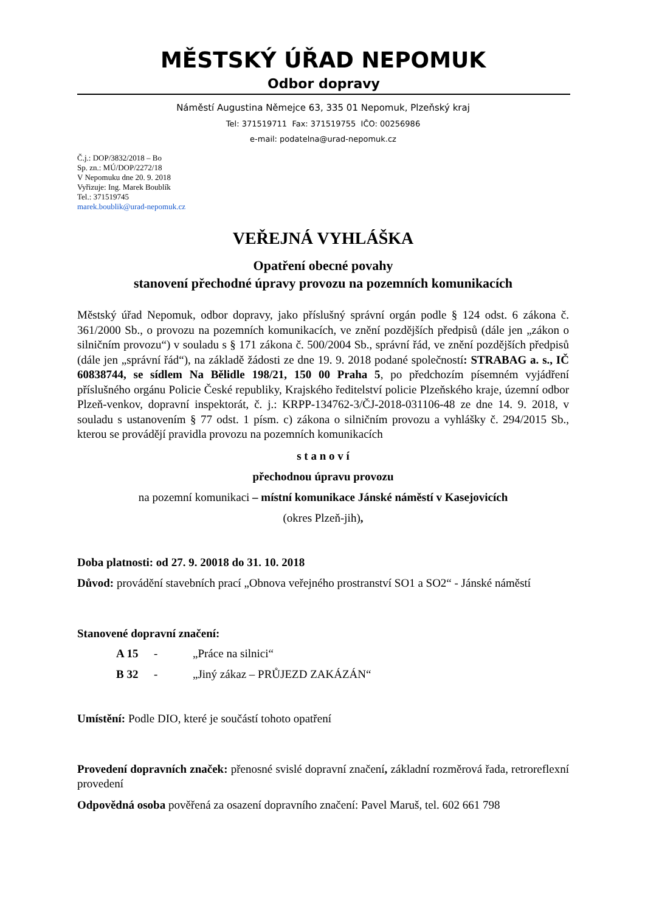MĚSTSKÝ ÚŘAD NEPOMUK
Odbor dopravy
Náměstí Augustina Němejce 63, 335 01 Nepomuk, Plzeňský kraj
Tel: 371519711 Fax: 371519755 IČO: 00256986
e-mail: podatelna@urad-nepomuk.cz
Č.j.: DOP/3832/2018 – Bo
Sp. zn.: MÚ/DOP/2272/18
V Nepomuku dne 20. 9. 2018
Vyřizuje: Ing. Marek Boublík
Tel.: 371519745
marek.boublik@urad-nepomuk.cz
VEŘEJNÁ VYHLÁŠKA
Opatření obecné povahy
stanovení přechodné úpravy provozu na pozemních komunikacích
Městský úřad Nepomuk, odbor dopravy, jako příslušný správní orgán podle § 124 odst. 6 zákona č. 361/2000 Sb., o provozu na pozemních komunikacích, ve znění pozdějších předpisů (dále jen „zákon o silničním provozu“) v souladu s § 171 zákona č. 500/2004 Sb., správní řád, ve znění pozdějších předpisů (dále jen „správní řád“), na základě žádosti ze dne 19. 9. 2018 podané společností: STRABAG a. s., IČ 60838744, se sídlem Na Bělidle 198/21, 150 00 Praha 5, po předchozím písemném vyjádření příslušného orgánu Policie České republiky, Krajského ředitelství policie Plzeňského kraje, územní odbor Plzeň-venkov, dopravní inspektorát, č. j.: KRPP-134762-3/ČJ-2018-031106-48 ze dne 14. 9. 2018, v souladu s ustanovením § 77 odst. 1 písm. c) zákona o silničním provozu a vyhlášky č. 294/2015 Sb., kterou se provádějí pravidla provozu na pozemních komunikacích
s t a n o v í
přechodnou úpravu provozu
na pozemní komunikaci – místní komunikace Jánské náměstí v Kasejovicích
(okres Plzeň-jih),
Doba platnosti: od 27. 9. 20018 do 31. 10. 2018
Důvod: provádění stavebních prací „Obnova veřejného prostranství SO1 a SO2“ - Jánské náměstí
Stanovené dopravní značení:
A 15 - „Práce na silnici“
B 32 - „Jiný zákaz – PRŮJEZD ZAKÁZÁN“
Umístění: Podle DIO, které je součástí tohoto opatření
Provedení dopravních značek: přenosné svislé dopravní značení, základní rozměrová řada, retroreflexní provedení
Odpovědná osoba pověřená za osazení dopravního značení: Pavel Maruš, tel. 602 661 798